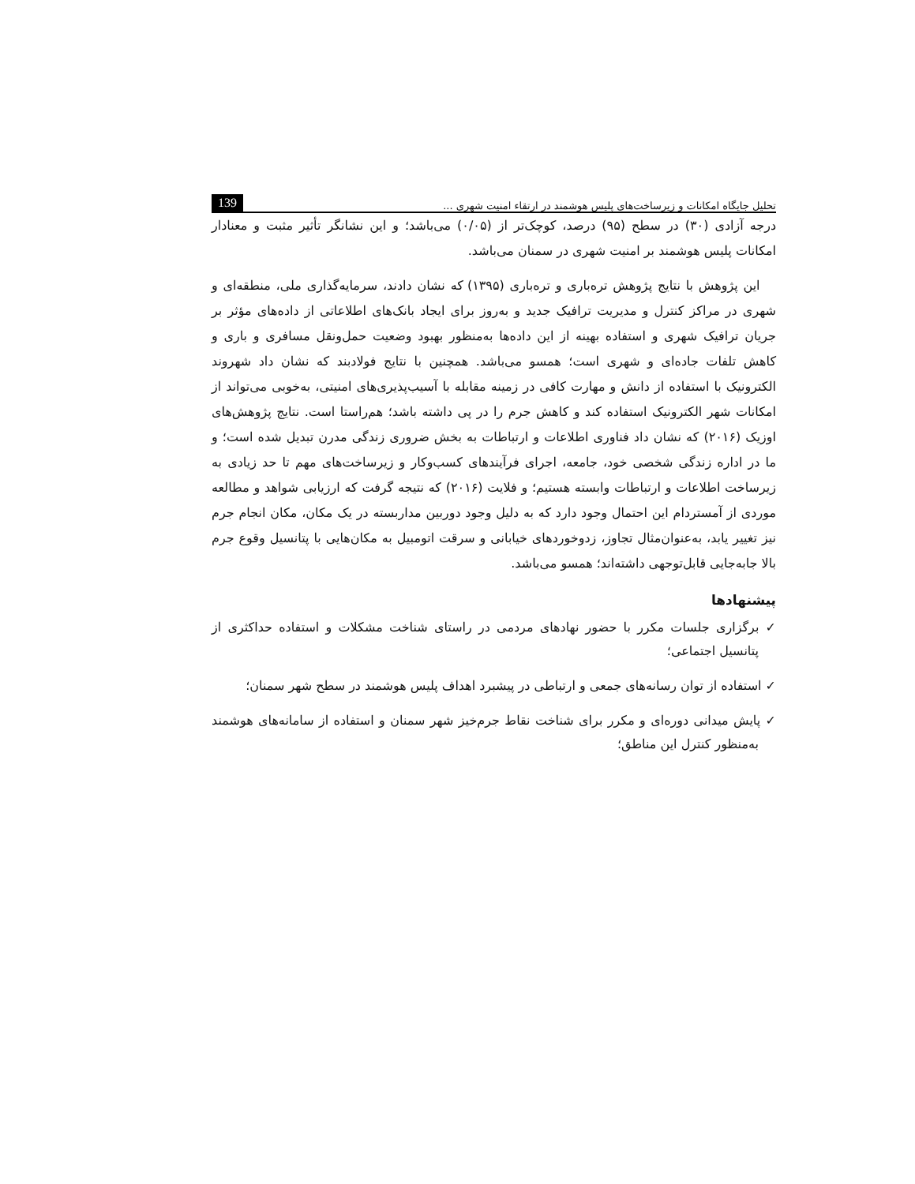تحلیل جایگاه امکانات و زیرساخت‌های پلیس هوشمند در ارتقاء امنیت شهری ... 139
درجه آزادی (۳۰) در سطح (۹۵) درصد، کوچک‌تر از (۰/۰۵) می‌باشد؛ و این نشانگر تأثیر مثبت و معنادار امکانات پلیس هوشمند بر امنیت شهری در سمنان می‌باشد.
این پژوهش با نتایج پژوهش تره‌باری و تره‌باری (۱۳۹۵) که نشان دادند، سرمایه‌گذاری ملی، منطقه‌ای و شهری در مراکز کنترل و مدیریت ترافیک جدید و به‌روز برای ایجاد بانک‌های اطلاعاتی از داده‌های مؤثر بر جریان ترافیک شهری و استفاده بهینه از این داده‌ها به‌منظور بهبود وضعیت حمل‌ونقل مسافری و باری و کاهش تلفات جاده‌ای و شهری است؛ همسو می‌باشد. همچنین با نتایج فولادبند که نشان داد شهروند الکترونیک با استفاده از دانش و مهارت کافی در زمینه مقابله با آسیب‌پذیری‌های امنیتی، به‌خوبی می‌تواند از امکانات شهر الکترونیک استفاده کند و کاهش جرم را در پی داشته باشد؛ هم‌راستا است. نتایج پژوهش‌های اوزیک (۲۰۱۶) که نشان داد فناوری اطلاعات و ارتباطات به بخش ضروری زندگی مدرن تبدیل شده است؛ و ما در اداره زندگی شخصی خود، جامعه، اجرای فرآیندهای کسب‌وکار و زیرساخت‌های مهم تا حد زیادی به زیرساخت اطلاعات و ارتباطات وابسته هستیم؛ و فلایت (۲۰۱۶) که نتیجه گرفت که ارزیابی شواهد و مطالعه موردی از آمستردام این احتمال وجود دارد که به دلیل وجود دوربین مداربسته در یک مکان، مکان انجام جرم نیز تغییر یابد، به‌عنوان‌مثال تجاوز، زدوخوردهای خیابانی و سرقت اتومبیل به مکان‌هایی با پتانسیل وقوع جرم بالا جابه‌جایی قابل‌توجهی داشته‌اند؛ همسو می‌باشد.
پیشنهادها
✓ برگزاری جلسات مکرر با حضور نهادهای مردمی در راستای شناخت مشکلات و استفاده حداکثری از پتانسیل اجتماعی؛
✓ استفاده از توان رسانه‌های جمعی و ارتباطی در پیشبرد اهداف پلیس هوشمند در سطح شهر سمنان؛
✓ پایش میدانی دوره‌ای و مکرر برای شناخت نقاط جرم‌خیز شهر سمنان و استفاده از سامانه‌های هوشمند به‌منظور کنترل این مناطق؛